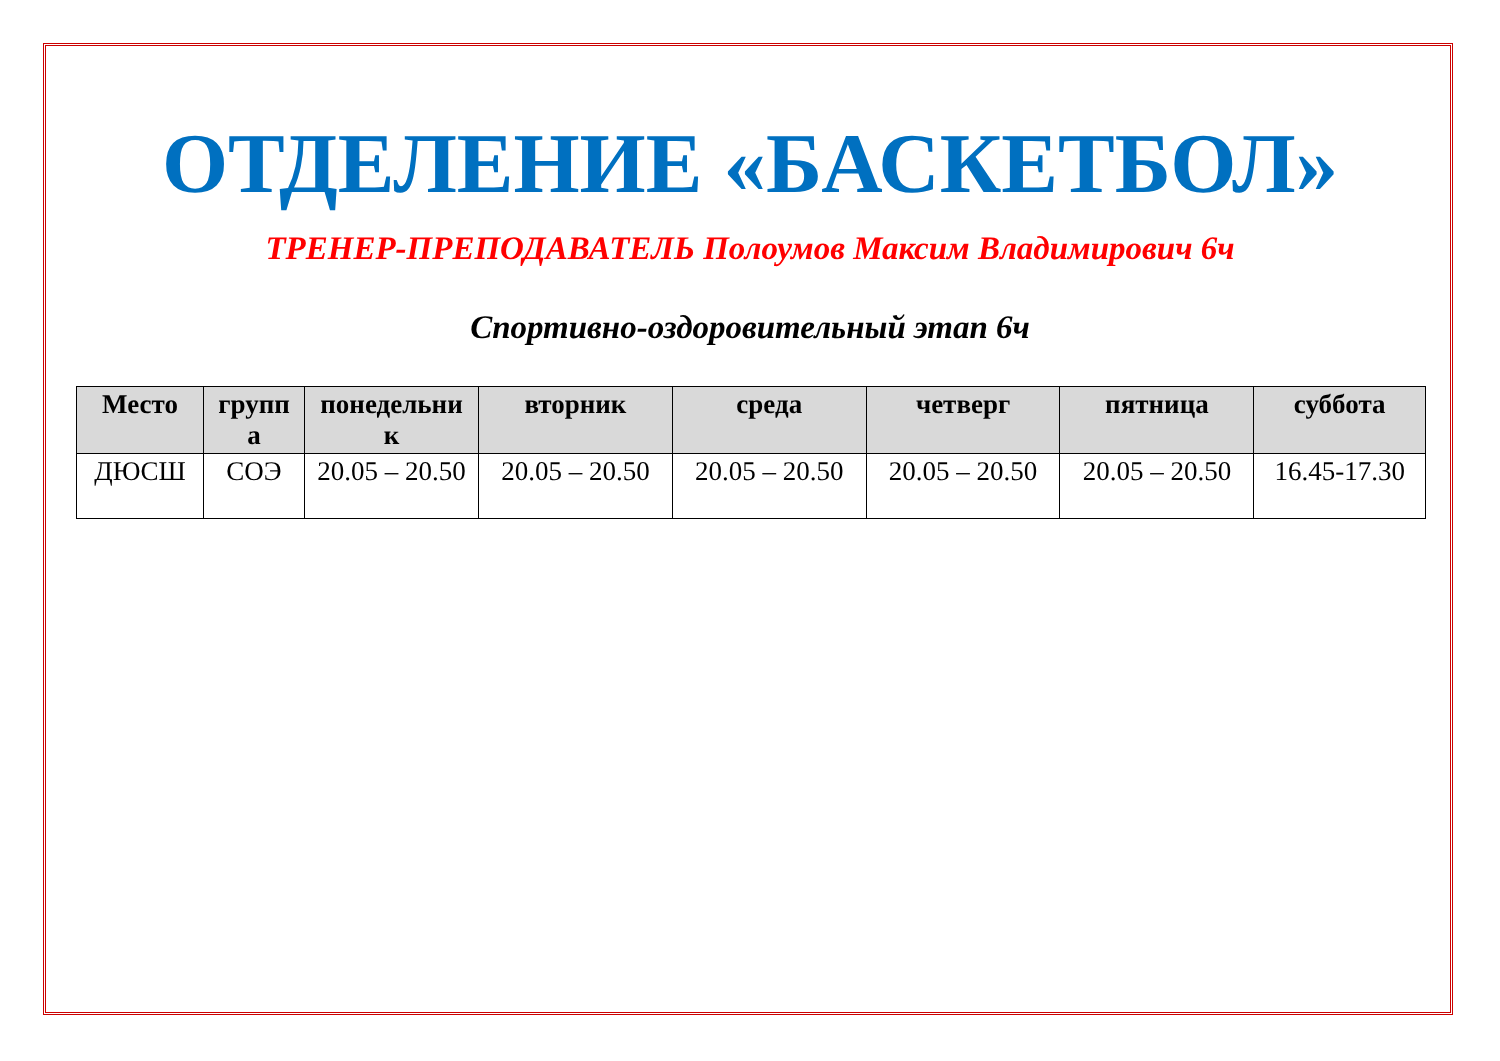ОТДЕЛЕНИЕ «БАСКЕТБОЛ»
ТРЕНЕР-ПРЕПОДАВАТЕЛЬ Полоумов Максим Владимирович 6ч
Спортивно-оздоровительный этап 6ч
| Место | групп а | понедельни к | вторник | среда | четверг | пятница | суббота |
| --- | --- | --- | --- | --- | --- | --- | --- |
| ДЮСШ | СОЭ | 20.05 – 20.50 | 20.05 – 20.50 | 20.05 – 20.50 | 20.05 – 20.50 | 20.05 – 20.50 | 16.45-17.30 |